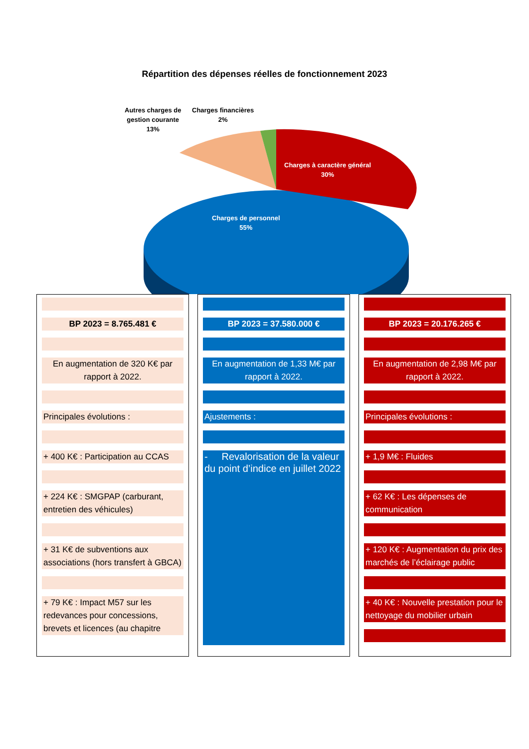Répartition des dépenses réelles de fonctionnement 2023
Autres charges de
gestion courante
13%
Charges financières
2%
Charges à caractère général
30%
Charges de personnel
55%
BP 2023 = 8.765.481 €
En augmentation de 320 K€ par rapport à 2022.
Principales évolutions :
+ 400 K€ : Participation au CCAS
+ 224 K€ : SMGPAP (carburant, entretien des véhicules)
+ 31 K€ de subventions aux associations (hors transfert à GBCA)
+ 79 K€ : Impact M57 sur les redevances pour concessions, brevets et licences (au chapitre
BP 2023 = 37.580.000 €
En augmentation de 1,33 M€ par rapport à 2022.
Ajustements :
- Revalorisation de la valeur du point d’indice en juillet 2022
BP 2023 = 20.176.265 €
En augmentation de 2,98 M€ par rapport à 2022.
Principales évolutions :
+ 1,9 M€ : Fluides
+ 62 K€ : Les dépenses de communication
+ 120 K€ : Augmentation du prix des marchés de l’éclairage public
+ 40 K€ : Nouvelle prestation pour le nettoyage du mobilier urbain